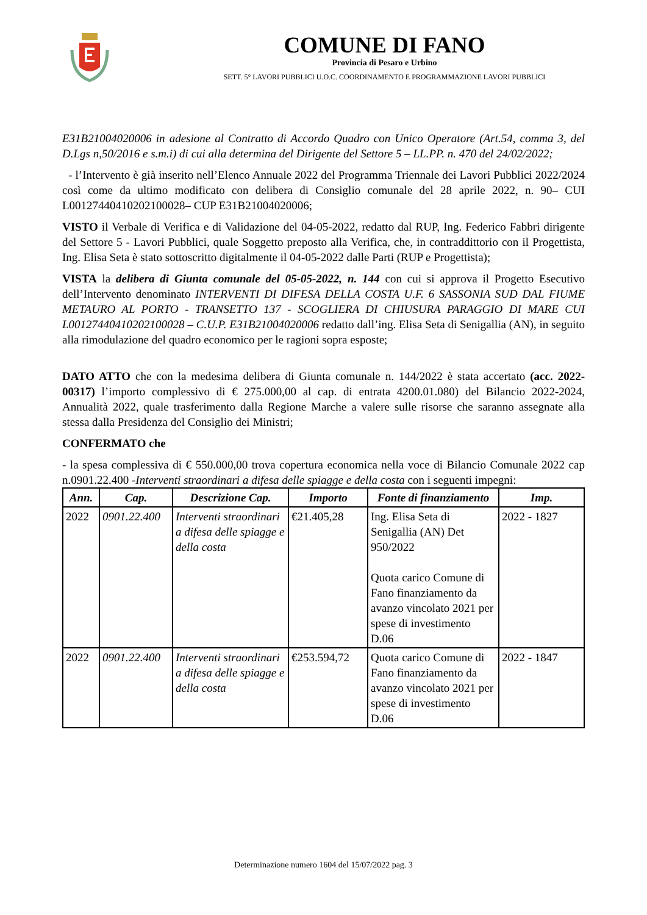COMUNE DI FANO
Provincia di Pesaro e Urbino
SETT. 5° LAVORI PUBBLICI U.O.C. COORDINAMENTO E PROGRAMMAZIONE LAVORI PUBBLICI
E31B21004020006 in adesione al Contratto di Accordo Quadro con Unico Operatore (Art.54, comma 3, del D.Lgs n,50/2016 e s.m.i) di cui alla determina del Dirigente del Settore 5 – LL.PP. n. 470 del 24/02/2022;
- l’Intervento è già inserito nell’Elenco Annuale 2022 del Programma Triennale dei Lavori Pubblici 2022/2024 così come da ultimo modificato con delibera di Consiglio comunale del 28 aprile 2022, n. 90– CUI L00127440410202100028– CUP E31B21004020006;
VISTO il Verbale di Verifica e di Validazione del 04-05-2022, redatto dal RUP, Ing. Federico Fabbri dirigente del Settore 5 - Lavori Pubblici, quale Soggetto preposto alla Verifica, che, in contraddittorio con il Progettista, Ing. Elisa Seta è stato sottoscritto digitalmente il 04-05-2022 dalle Parti (RUP e Progettista);
VISTA la delibera di Giunta comunale del 05-05-2022, n. 144 con cui si approva il Progetto Esecutivo dell’Intervento denominato INTERVENTI DI DIFESA DELLA COSTA U.F. 6 SASSONIA SUD DAL FIUME METAURO AL PORTO - TRANSETTO 137 - SCOGLIERA DI CHIUSURA PARAGGIO DI MARE CUI L00127440410202100028 – C.U.P. E31B21004020006 redatto dall’ing. Elisa Seta di Senigallia (AN), in seguito alla rimodulazione del quadro economico per le ragioni sopra esposte;
DATO ATTO che con la medesima delibera di Giunta comunale n. 144/2022 è stata accertato (acc. 2022-00317) l’importo complessivo di € 275.000,00 al cap. di entrata 4200.01.080) del Bilancio 2022-2024, Annualità 2022, quale trasferimento dalla Regione Marche a valere sulle risorse che saranno assegnate alla stessa dalla Presidenza del Consiglio dei Ministri;
CONFERMATO che
- la spesa complessiva di € 550.000,00 trova copertura economica nella voce di Bilancio Comunale 2022 cap n.0901.22.400 -Interventi straordinari a difesa delle spiagge e della costa con i seguenti impegni:
| Ann. | Cap. | Descrizione Cap. | Importo | Fonte di finanziamento | Imp. |
| --- | --- | --- | --- | --- | --- |
| 2022 | 0901.22.400 | Interventi straordinari a difesa delle spiagge e della costa | €21.405,28 | Ing. Elisa Seta di Senigallia (AN) Det 950/2022 Quota carico Comune di Fano finanziamento da avanzo vincolato 2021 per spese di investimento D.06 | 2022 - 1827 |
| 2022 | 0901.22.400 | Interventi straordinari a difesa delle spiagge e della costa | €253.594,72 | Quota carico Comune di Fano finanziamento da avanzo vincolato 2021 per spese di investimento D.06 | 2022 - 1847 |
Determinazione numero 1604 del 15/07/2022 pag. 3